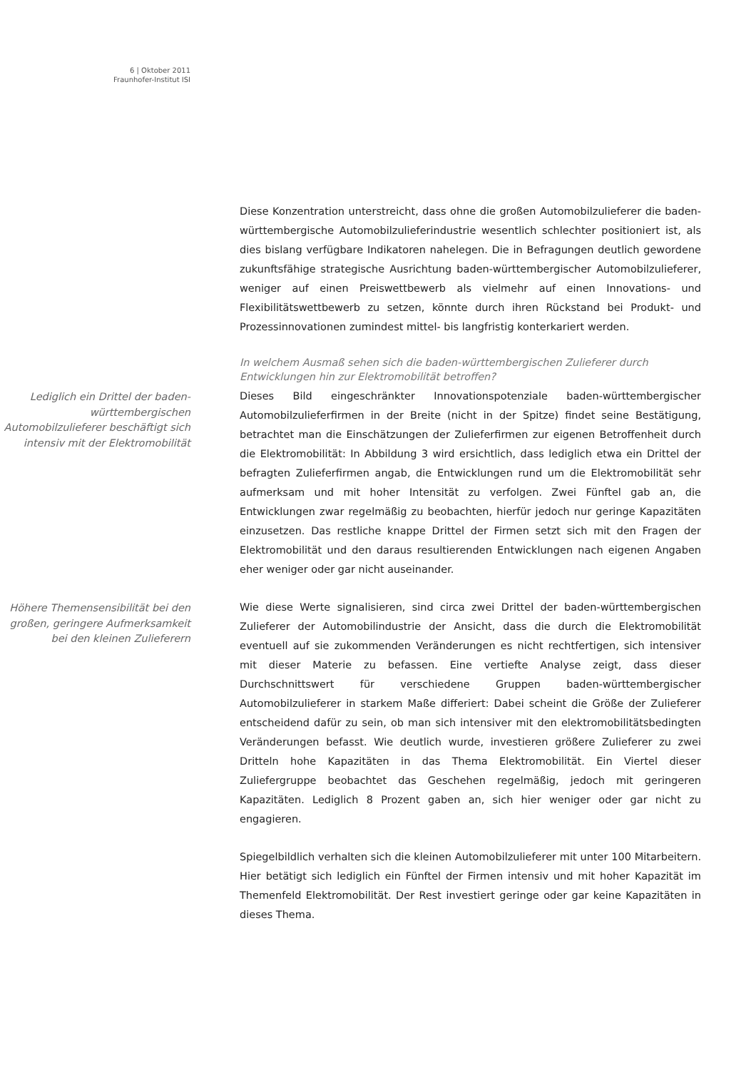6 | Oktober 2011
Fraunhofer-Institut ISI
Diese Konzentration unterstreicht, dass ohne die großen Automobilzulieferer die baden-württembergische Automobilzulieferindustrie wesentlich schlechter positioniert ist, als dies bislang verfügbare Indikatoren nahelegen. Die in Befragungen deutlich gewordene zukunftsfähige strategische Ausrichtung baden-württembergischer Automobilzulieferer, weniger auf einen Preiswettbewerb als vielmehr auf einen Innovations- und Flexibilitätswettbewerb zu setzen, könnte durch ihren Rückstand bei Produkt- und Prozessinnovationen zumindest mittel- bis langfristig konterkariert werden.
In welchem Ausmaß sehen sich die baden-württembergischen Zulieferer durch Entwicklungen hin zur Elektromobilität betroffen?
Lediglich ein Drittel der baden-württembergischen Automobilzulieferer beschäftigt sich intensiv mit der Elektromobilität
Dieses Bild eingeschränkter Innovationspotenziale baden-württembergischer Automobilzulieferfirmen in der Breite (nicht in der Spitze) findet seine Bestätigung, betrachtet man die Einschätzungen der Zulieferfirmen zur eigenen Betroffenheit durch die Elektromobilität: In Abbildung 3 wird ersichtlich, dass lediglich etwa ein Drittel der befragten Zulieferfirmen angab, die Entwicklungen rund um die Elektromobilität sehr aufmerksam und mit hoher Intensität zu verfolgen. Zwei Fünftel gab an, die Entwicklungen zwar regelmäßig zu beobachten, hierfür jedoch nur geringe Kapazitäten einzusetzen. Das restliche knappe Drittel der Firmen setzt sich mit den Fragen der Elektromobilität und den daraus resultierenden Entwicklungen nach eigenen Angaben eher weniger oder gar nicht auseinander.
Höhere Themensensibilität bei den großen, geringere Aufmerksamkeit bei den kleinen Zulieferern
Wie diese Werte signalisieren, sind circa zwei Drittel der baden-württembergischen Zulieferer der Automobilindustrie der Ansicht, dass die durch die Elektromobilität eventuell auf sie zukommenden Veränderungen es nicht rechtfertigen, sich intensiver mit dieser Materie zu befassen. Eine vertiefte Analyse zeigt, dass dieser Durchschnittswert für verschiedene Gruppen baden-württembergischer Automobilzulieferer in starkem Maße differiert: Dabei scheint die Größe der Zulieferer entscheidend dafür zu sein, ob man sich intensiver mit den elektromobilitätsbedingten Veränderungen befasst. Wie deutlich wurde, investieren größere Zulieferer zu zwei Dritteln hohe Kapazitäten in das Thema Elektromobilität. Ein Viertel dieser Zuliefergruppe beobachtet das Geschehen regelmäßig, jedoch mit geringeren Kapazitäten. Lediglich 8 Prozent gaben an, sich hier weniger oder gar nicht zu engagieren.
Spiegelbildlich verhalten sich die kleinen Automobilzulieferer mit unter 100 Mitarbeitern. Hier betätigt sich lediglich ein Fünftel der Firmen intensiv und mit hoher Kapazität im Themenfeld Elektromobilität. Der Rest investiert geringe oder gar keine Kapazitäten in dieses Thema.